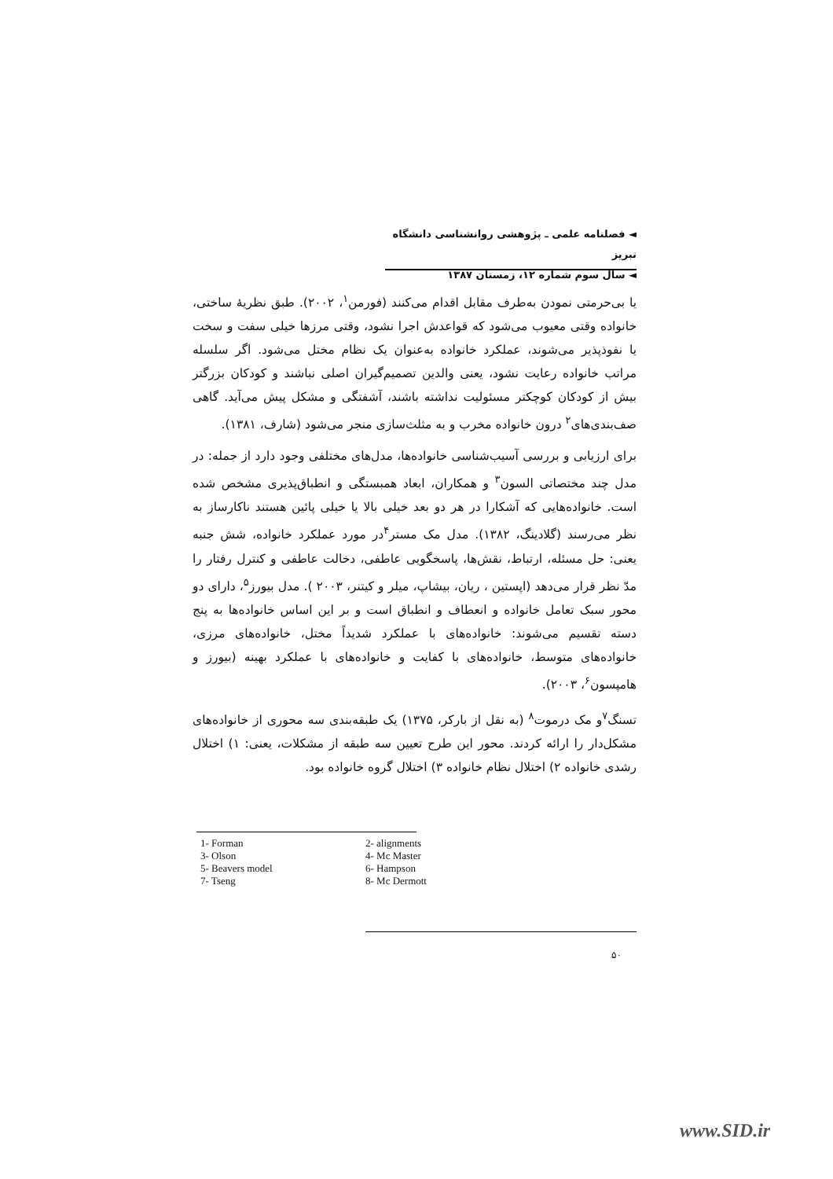◄ فصلنامه علمی ـ پژوهشی روانشناسی دانشگاه تبریز
◄ سال سوم شماره ۱۲، زمستان ۱۳۸۷
یا بی‌حرمتی نمودن به‌طرف مقابل اقدام می‌کنند (فورمن<sup>۱</sup>، ۲۰۰۲). طبق نظریۀ ساختی، خانواده وقتی معیوب می‌شود که قواعدش اجرا نشود، وقتی مرزها خیلی سفت و سخت یا نفوذپذیر می‌شوند، عملکرد خانواده به‌عنوان یک نظام مختل می‌شود. اگر سلسله مراتب خانواده رعایت نشود، یعنی والدین تصمیم‌گیران اصلی نباشند و کودکان بزرگتر بیش از کودکان کوچکتر مسئولیت نداشته باشند، آشفتگی و مشکل پیش می‌آید. گاهی صف‌بندی‌های<sup>۲</sup> درون خانواده مخرب و به مثلث‌سازی منجر می‌شود (شارف، ۱۳۸۱).
برای ارزیابی و بررسی آسیب‌شناسی خانواده‌ها، مدل‌های مختلفی وجود دارد از جمله: در مدل چند مختصاتی السون<sup>۳</sup> و همکاران، ابعاد همبستگی و انطباق‌پذیری مشخص شده است. خانواده‌هایی که آشکارا در هر دو بعد خیلی بالا یا خیلی پائین هستند ناکارساز به نظر می‌رسند (گلادینگ، ۱۳۸۲). مدل مک مستر<sup>۴</sup>در مورد عملکرد خانواده، شش جنبه یعنی: حل مسئله، ارتباط، نقش‌ها، پاسخگویی عاطفی، دخالت عاطفی و کنترل رفتار را مدّ نظر قرار می‌دهد (اپستین ، ریان، بیشاپ، میلر و کیتنر، ۲۰۰۳ ). مدل بیورز<sup>۵</sup>، دارای دو محور سبک تعامل خانواده و انعطاف و انطباق است و بر این اساس خانواده‌ها به پنج دسته تقسیم می‌شوند: خانواده‌های با عملکرد شدیداً مختل، خانواده‌های مرزی، خانواده‌های متوسط، خانواده‌های با کفایت و خانواده‌های با عملکرد بهینه (بیورز و هامپسون<sup>۶</sup>، ۲۰۰۳).
تسنگ<sup>۷</sup>و مک درموت<sup>۸</sup> (به نقل از بارکر، ۱۳۷۵) یک طبقه‌بندی سه محوری از خانواده‌های مشکل‌دار را ارائه کردند. محور این طرح تعیین سه طبقه از مشکلات، یعنی: ۱) اختلال رشدی خانواده ۲) اختلال نظام خانواده ۳) اختلال گروه خانواده بود.
1- Forman
2- alignments
3- Olson
4- Mc Master
5- Beavers model
6- Hampson
7- Tseng
8- Mc Dermott
۵۰
www.SID.ir